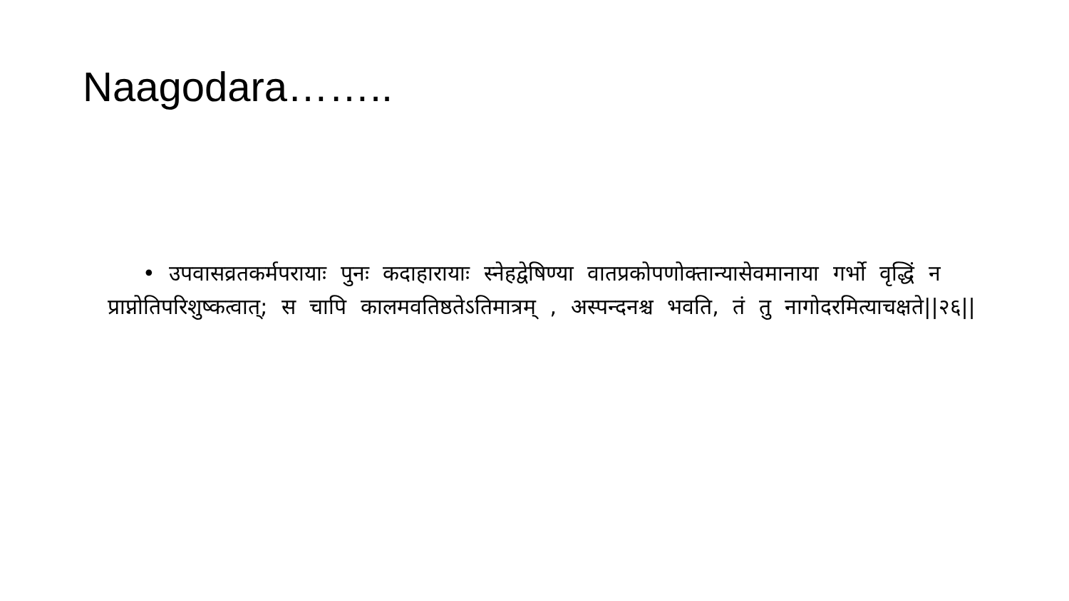Naagodara……..
• उपवासव्रतकर्मपरायाः पुनः कदाहारायाः स्नेहद्वेषिण्या वातप्रकोपणोक्तान्यासेवमानाया गर्भो वृद्धिं न प्राप्नोतिपरिशुष्कत्वात्; स चापि कालमवतिष्ठतेऽतिमात्रम् , अस्पन्दनश्च भवति, तं तु नागोदरमित्याचक्षते||२६||